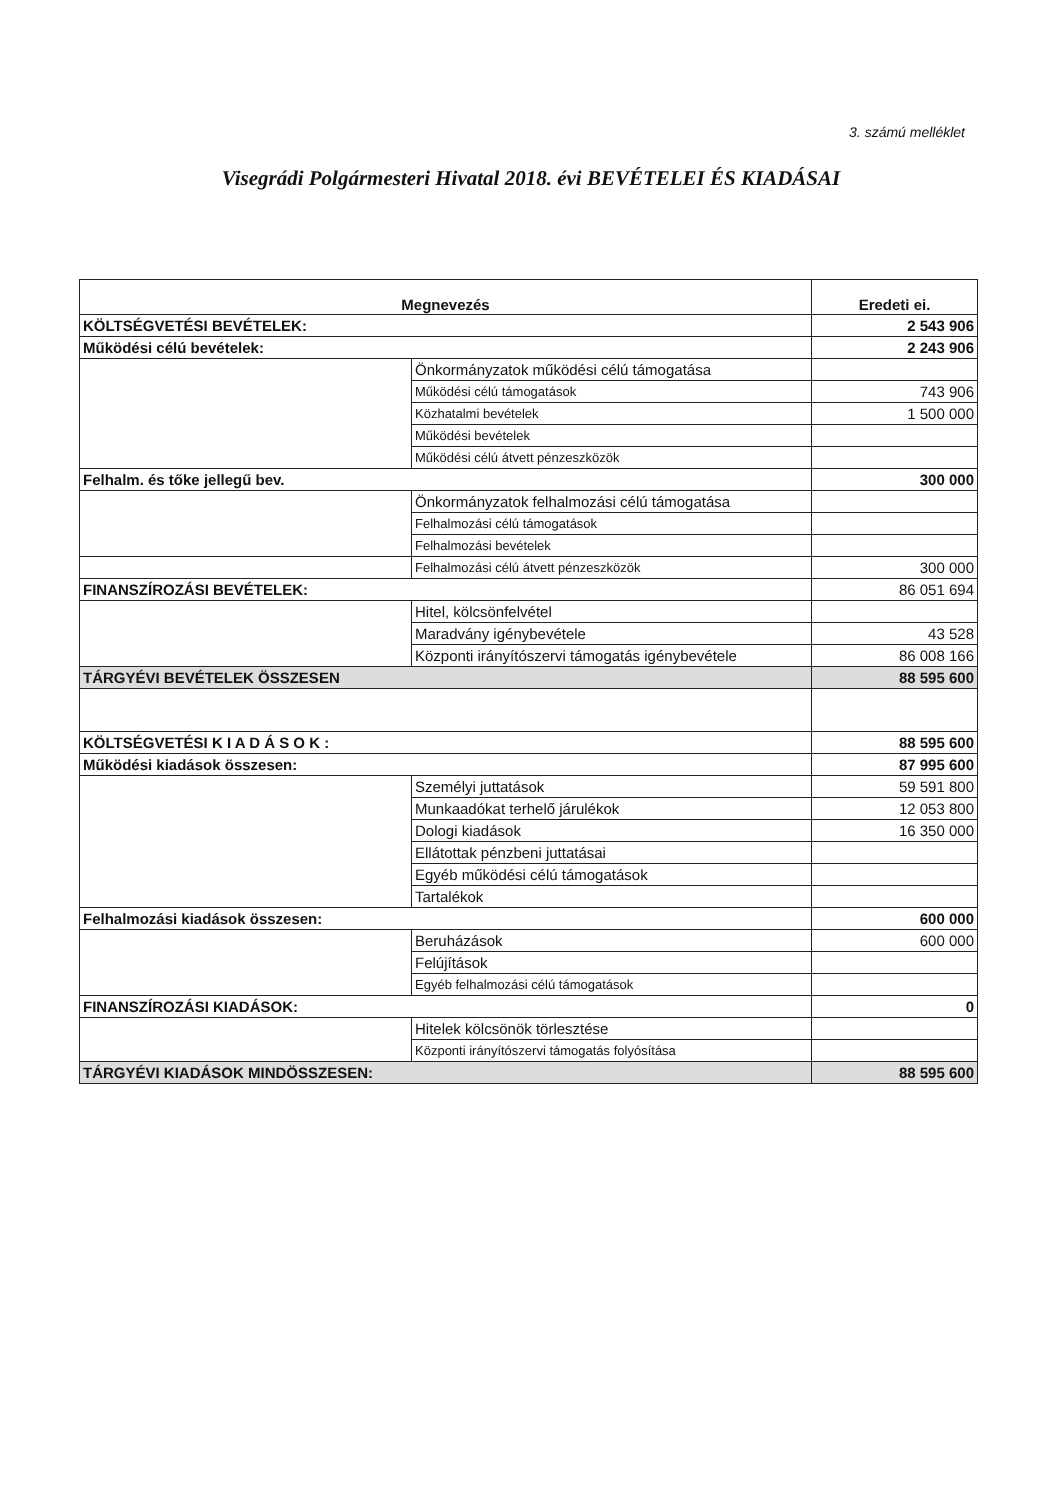3. számú melléklet
Visegrádi Polgármesteri Hivatal 2018. évi BEVÉTELEI ÉS KIADÁSAI
| Megnevezés | | Eredeti ei. |
| --- | --- | --- |
| KÖLTSÉGVETÉSI BEVÉTELEK: | | 2 543 906 |
| Működési célú bevételek: | | 2 243 906 |
| | Önkormányzatok működési célú támogatása | |
| | Működési célú támogatások | 743 906 |
| | Közhatalmi bevételek | 1 500 000 |
| | Működési bevételek | |
| | Működési célú átvett pénzeszközök | |
| Felhalm. és tőke jellegű bev. | | 300 000 |
| | Önkormányzatok felhalmozási célú támogatása | |
| | Felhalmozási célú támogatások | |
| | Felhalmozási bevételek | |
| | Felhalmozási célú átvett pénzeszközök | 300 000 |
| FINANSZÍROZÁSI BEVÉTELEK: | | 86 051 694 |
| | Hitel, kölcsönfelvétel | |
| | Maradvány igénybevétele | 43 528 |
| | Központi irányítószervi támogatás igénybevétele | 86 008 166 |
| TÁRGYÉVI BEVÉTELEK ÖSSZESEN | | 88 595 600 |
| KÖLTSÉGVETÉSI K I A D Á S O K : | | 88 595 600 |
| Működési kiadások összesen: | | 87 995 600 |
| | Személyi juttatások | 59 591 800 |
| | Munkaadókat terhelő járulékok | 12 053 800 |
| | Dologi kiadások | 16 350 000 |
| | Ellátottak pénzbeni juttatásai | |
| | Egyéb működési célú támogatások | |
| | Tartalékok | |
| Felhalmozási kiadások összesen: | | 600 000 |
| | Beruházások | 600 000 |
| | Felújítások | |
| | Egyéb felhalmozási célú támogatások | |
| FINANSZÍROZÁSI KIADÁSOK: | | 0 |
| | Hitelek kölcsönök törlesztése | |
| | Központi irányítószervi támogatás folyósítása | |
| TÁRGYÉVI KIADÁSOK MINDÖSSZESEN: | | 88 595 600 |